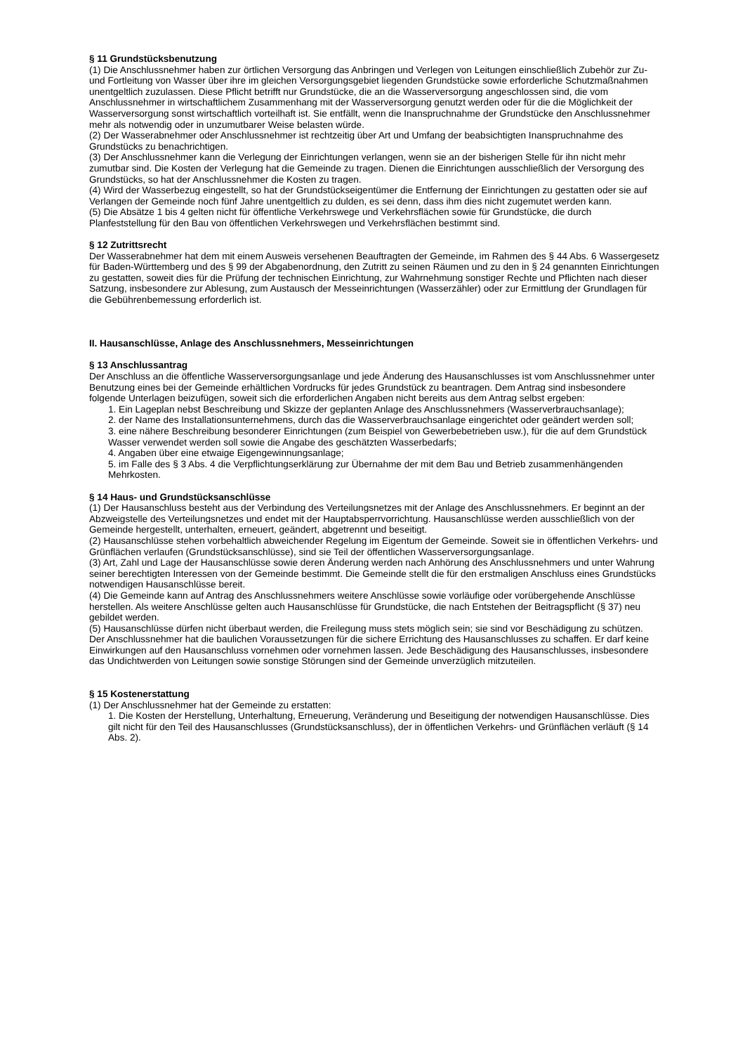§ 11 Grundstücksbenutzung
(1) Die Anschlussnehmer haben zur örtlichen Versorgung das Anbringen und Verlegen von Leitungen einschließlich Zubehör zur Zu- und Fortleitung von Wasser über ihre im gleichen Versorgungsgebiet liegenden Grundstücke sowie erforderliche Schutzmaßnahmen unentgeltlich zuzulassen. Diese Pflicht betrifft nur Grundstücke, die an die Wasserversorgung angeschlossen sind, die vom Anschlussnehmer in wirtschaftlichem Zusammenhang mit der Wasserversorgung genutzt werden oder für die die Möglichkeit der Wasserversorgung sonst wirtschaftlich vorteilhaft ist. Sie entfällt, wenn die Inanspruchnahme der Grundstücke den Anschlussnehmer mehr als notwendig oder in unzumutbarer Weise belasten würde.
(2) Der Wasserabnehmer oder Anschlussnehmer ist rechtzeitig über Art und Umfang der beabsichtigten Inanspruchnahme des Grundstücks zu benachrichtigen.
(3) Der Anschlussnehmer kann die Verlegung der Einrichtungen verlangen, wenn sie an der bisherigen Stelle für ihn nicht mehr zumutbar sind. Die Kosten der Verlegung hat die Gemeinde zu tragen. Dienen die Einrichtungen ausschließlich der Versorgung des Grundstücks, so hat der Anschlussnehmer die Kosten zu tragen.
(4) Wird der Wasserbezug eingestellt, so hat der Grundstückseigentümer die Entfernung der Einrichtungen zu gestatten oder sie auf Verlangen der Gemeinde noch fünf Jahre unentgeltlich zu dulden, es sei denn, dass ihm dies nicht zugemutet werden kann.
(5) Die Absätze 1 bis 4 gelten nicht für öffentliche Verkehrswege und Verkehrsflächen sowie für Grundstücke, die durch Planfeststellung für den Bau von öffentlichen Verkehrswegen und Verkehrsflächen bestimmt sind.
§ 12 Zutrittsrecht
Der Wasserabnehmer hat dem mit einem Ausweis versehenen Beauftragten der Gemeinde, im Rahmen des § 44 Abs. 6 Wassergesetz für Baden-Württemberg und des § 99 der Abgabenordnung, den Zutritt zu seinen Räumen und zu den in § 24 genannten Einrichtungen zu gestatten, soweit dies für die Prüfung der technischen Einrichtung, zur Wahrnehmung sonstiger Rechte und Pflichten nach dieser Satzung, insbesondere zur Ablesung, zum Austausch der Messeinrichtungen (Wasserzähler) oder zur Ermittlung der Grundlagen für die Gebührenbemessung erforderlich ist.
II. Hausanschlüsse, Anlage des Anschlussnehmers, Messeinrichtungen
§ 13 Anschlussantrag
Der Anschluss an die öffentliche Wasserversorgungsanlage und jede Änderung des Hausanschlusses ist vom Anschlussnehmer unter Benutzung eines bei der Gemeinde erhältlichen Vordrucks für jedes Grundstück zu beantragen. Dem Antrag sind insbesondere folgende Unterlagen beizufügen, soweit sich die erforderlichen Angaben nicht bereits aus dem Antrag selbst ergeben:
1. Ein Lageplan nebst Beschreibung und Skizze der geplanten Anlage des Anschlussnehmers (Wasserverbrauchsanlage);
2. der Name des Installationsunternehmens, durch das die Wasserverbrauchsanlage eingerichtet oder geändert werden soll;
3. eine nähere Beschreibung besonderer Einrichtungen (zum Beispiel von Gewerbebetrieben usw.), für die auf dem Grundstück Wasser verwendet werden soll sowie die Angabe des geschätzten Wasserbedarfs;
4. Angaben über eine etwaige Eigengewinnungsanlage;
5. im Falle des § 3 Abs. 4 die Verpflichtungserklärung zur Übernahme der mit dem Bau und Betrieb zusammenhängenden Mehrkosten.
§ 14 Haus- und Grundstücksanschlüsse
(1) Der Hausanschluss besteht aus der Verbindung des Verteilungsnetzes mit der Anlage des Anschlussnehmers. Er beginnt an der Abzweigstelle des Verteilungsnetzes und endet mit der Hauptabsperrvorrichtung. Hausanschlüsse werden ausschließlich von der Gemeinde hergestellt, unterhalten, erneuert, geändert, abgetrennt und beseitigt.
(2) Hausanschlüsse stehen vorbehaltlich abweichender Regelung im Eigentum der Gemeinde. Soweit sie in öffentlichen Verkehrs- und Grünflächen verlaufen (Grundstücksanschlüsse), sind sie Teil der öffentlichen Wasserversorgungsanlage.
(3) Art, Zahl und Lage der Hausanschlüsse sowie deren Änderung werden nach Anhörung des Anschlussnehmers und unter Wahrung seiner berechtigten Interessen von der Gemeinde bestimmt. Die Gemeinde stellt die für den erstmaligen Anschluss eines Grundstücks notwendigen Hausanschlüsse bereit.
(4) Die Gemeinde kann auf Antrag des Anschlussnehmers weitere Anschlüsse sowie vorläufige oder vorübergehende Anschlüsse herstellen. Als weitere Anschlüsse gelten auch Hausanschlüsse für Grundstücke, die nach Entstehen der Beitragspflicht (§ 37) neu gebildet werden.
(5) Hausanschlüsse dürfen nicht überbaut werden, die Freilegung muss stets möglich sein; sie sind vor Beschädigung zu schützen. Der Anschlussnehmer hat die baulichen Voraussetzungen für die sichere Errichtung des Hausanschlusses zu schaffen. Er darf keine Einwirkungen auf den Hausanschluss vornehmen oder vornehmen lassen. Jede Beschädigung des Hausanschlusses, insbesondere das Undichtwerden von Leitungen sowie sonstige Störungen sind der Gemeinde unverzüglich mitzuteilen.
§ 15 Kostenerstattung
(1) Der Anschlussnehmer hat der Gemeinde zu erstatten:
1. Die Kosten der Herstellung, Unterhaltung, Erneuerung, Veränderung und Beseitigung der notwendigen Hausanschlüsse. Dies gilt nicht für den Teil des Hausanschlusses (Grundstücksanschluss), der in öffentlichen Verkehrs- und Grünflächen verläuft (§ 14 Abs. 2).